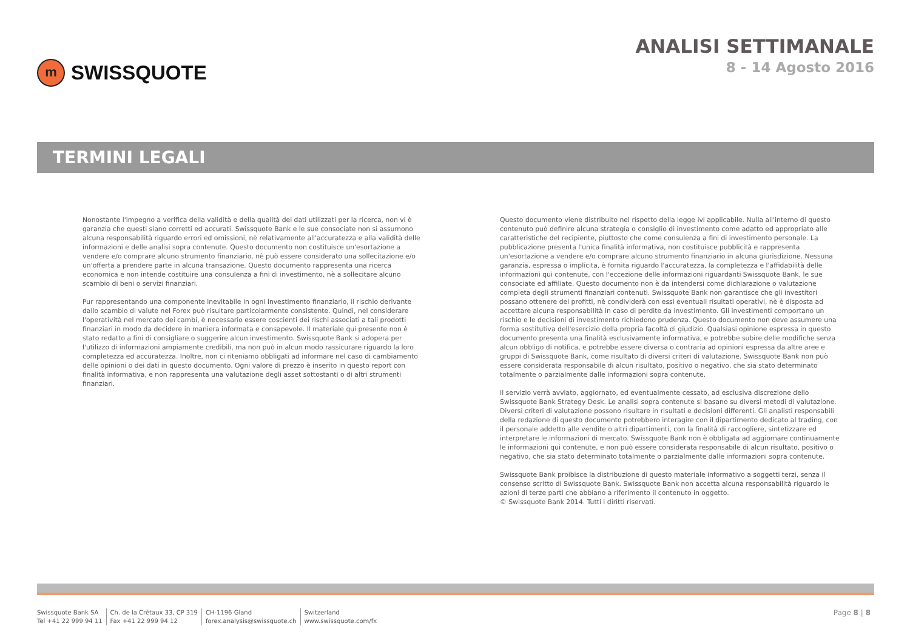m
SWISSQUOTE
ANALISI SETTIMANALE
8 - 14 Agosto 2016
TERMINI LEGALI
Nonostante l'impegno a verifica della validità e della qualità dei dati utilizzati per la ricerca, non vi è garanzia che questi siano corretti ed accurati. Swissquote Bank e le sue consociate non si assumono alcuna responsabilità riguardo errori ed omissioni, nè relativamente all'accuratezza e alla validità delle informazioni e delle analisi sopra contenute. Questo documento non costituisce un'esortazione a vendere e/o comprare alcuno strumento finanziario, nè può essere considerato una sollecitazione e/o un'offerta a prendere parte in alcuna transazione. Questo documento rappresenta una ricerca economica e non intende costituire una consulenza a fini di investimento, nè a sollecitare alcuno scambio di beni o servizi finanziari.
Pur rappresentando una componente inevitabile in ogni investimento finanziario, il rischio derivante dallo scambio di valute nel Forex può risultare particolarmente consistente. Quindi, nel considerare l'operatività nel mercato dei cambi, è necessario essere coscienti dei rischi associati a tali prodotti finanziari in modo da decidere in maniera informata e consapevole. Il materiale qui presente non è stato redatto a fini di consigliare o suggerire alcun investimento. Swissquote Bank si adopera per l'utilizzo di informazioni ampiamente credibili, ma non può in alcun modo rassicurare riguardo la loro completezza ed accuratezza. Inoltre, non ci riteniamo obbligati ad informare nel caso di cambiamento delle opinioni o dei dati in questo documento. Ogni valore di prezzo è inserito in questo report con finalità informativa, e non rappresenta una valutazione degli asset sottostanti o di altri strumenti finanziari.
Questo documento viene distribuito nel rispetto della legge ivi applicabile. Nulla all'interno di questo contenuto può definire alcuna strategia o consiglio di investimento come adatto ed appropriato alle caratteristiche del recipiente, piuttosto che come consulenza a fini di investimento personale. La pubblicazione presenta l'unica finalità informativa, non costituisce pubblicità e rappresenta un'esortazione a vendere e/o comprare alcuno strumento finanziario in alcuna giurisdizione. Nessuna garanzia, espressa o implicita, è fornita riguardo l'accuratezza, la completezza e l'affidabilità delle informazioni qui contenute, con l'eccezione delle informazioni riguardanti Swissquote Bank, le sue consociate ed affiliate. Questo documento non è da intendersi come dichiarazione o valutazione completa degli strumenti finanziari contenuti. Swissquote Bank non garantisce che gli investitori possano ottenere dei profitti, nè condividerà con essi eventuali risultati operativi, nè è disposta ad accettare alcuna responsabilità in caso di perdite da investimento. Gli investimenti comportano un rischio e le decisioni di investimento richiedono prudenza. Questo documento non deve assumere una forma sostitutiva dell'esercizio della propria facoltà di giudizio. Qualsiasi opinione espressa in questo documento presenta una finalità esclusivamente informativa, e potrebbe subire delle modifiche senza alcun obbligo di notifica, e potrebbe essere diversa o contraria ad opinioni espressa da altre aree e gruppi di Swissquote Bank, come risultato di diversi criteri di valutazione. Swissquote Bank non può essere considerata responsabile di alcun risultato, positivo o negativo, che sia stato determinato totalmente o parzialmente dalle informazioni sopra contenute.
Il servizio verrà avviato, aggiornato, ed eventualmente cessato, ad esclusiva discrezione dello Swissquote Bank Strategy Desk. Le analisi sopra contenute si basano su diversi metodi di valutazione. Diversi criteri di valutazione possono risultare in risultati e decisioni differenti. Gli analisti responsabili della redazione di questo documento potrebbero interagire con il dipartimento dedicato al trading, con il personale addetto alle vendite o altri dipartimenti, con la finalità di raccogliere, sintetizzare ed interpretare le informazioni di mercato. Swissquote Bank non è obbligata ad aggiornare continuamente le informazioni qui contenute, e non può essere considerata responsabile di alcun risultato, positivo o negativo, che sia stato determinato totalmente o parzialmente dalle informazioni sopra contenute.
Swissquote Bank proibisce la distribuzione di questo materiale informativo a soggetti terzi, senza il consenso scritto di Swissquote Bank. Swissquote Bank non accetta alcuna responsabilità riguardo le azioni di terze parti che abbiano a riferimento il contenuto in oggetto.
© Swissquote Bank 2014. Tutti i diritti riservati.
Swissquote Bank SA
Tel +41 22 999 94 11
Ch. de la Crétaux 33, CP 319
Fax +41 22 999 94 12
CH-1196 Gland
forex.analysis@swissquote.ch
Switzerland
www.swissquote.com/fx
Page 8 | 8